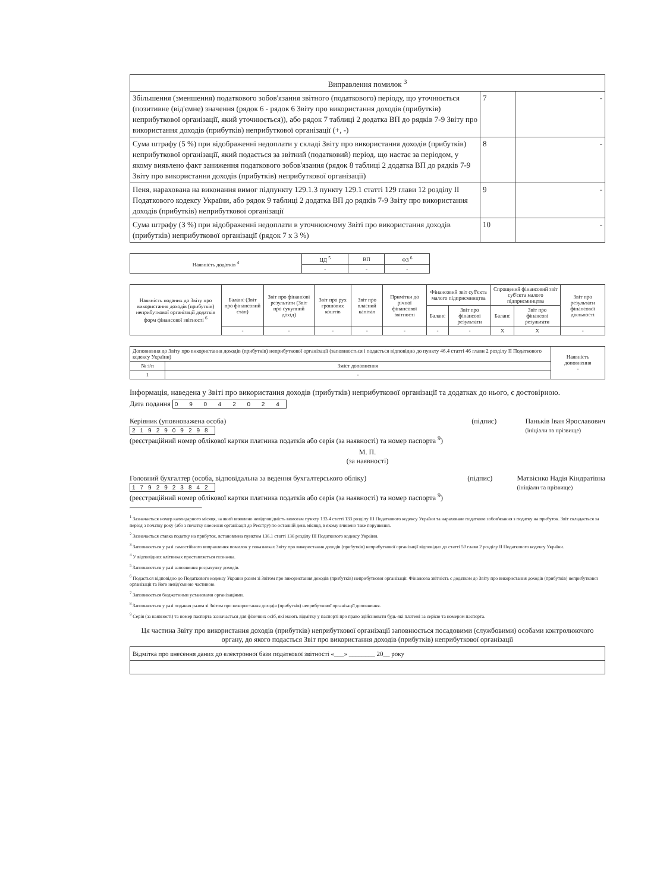| Виправлення помилок <sup>3</sup> | | |
| Збільшення (зменшення) податкового зобов'язання звітного (податкового) періоду, що уточнюється (позитивне (від'ємне) значення (рядок 6 - рядок 6 Звіту про використання доходів (прибутків) неприбуткової організації, який уточнюється)), або рядок 7 таблиці 2 додатка ВП до рядків 7-9 Звіту про використання доходів (прибутків) неприбуткової організації (+, -) | 7 | - |
| Сума штрафу (5 %) при відображенні недоплати у складі Звіту про використання доходів (прибутків) неприбуткової організації, який подається за звітний (податковий) період, що настає за періодом, у якому виявлено факт заниження податкового зобов'язання (рядок 8 таблиці 2 додатка ВП до рядків 7-9 Звіту про використання доходів (прибутків) неприбуткової організації) | 8 | - |
| Пеня, нарахована на виконання вимог підпункту 129.1.3 пункту 129.1 статті 129 глави 12 розділу II Податкового кодексу України, або рядок 9 таблиці 2 додатка ВП до рядків 7-9 Звіту про використання доходів (прибутків) неприбуткової організації | 9 | - |
| Сума штрафу (3 %) при відображенні недоплати в уточнюючому Звіті про використання доходів (прибутків) неприбуткової організації (рядок 7 х 3 %) | 10 | - |
| Наявність додатків <sup>4</sup> | ЦД <sup>5</sup> | ВП | ФЗ <sup>6</sup> |
| | - | - | - |
| Наявність поданих до Звіту про використання доходів (прибутків) неприбуткової організації додатків форм фінансової звітності <sup>6</sup> | Баланс (Звіт про фінансовий стан) | Звіт про фінансові результати (Звіт про сукупний дохід) | Звіт про рух грошових коштів | Звіт про власний капітал | Примітки до річної фінансової звітності | Фінансовий звіт суб'єкта малого підприємництва | | Спрощений фінансовий звіт суб'єкта малого підприємництва | | Звіт про результати фінансової діяльності |
| --- | --- | --- | --- | --- | --- | --- | --- | --- | --- | --- |
| | | | | | | Баланс | Звіт про фінансові результати | Баланс | Звіт про фінансові результати | |
| | - | - | - | - | - | - | - | X | X | - |
| Доповнення до Звіту про використання доходів (прибутків) неприбуткової організації (заповнюється і подається відповідно до пункту 46.4 статті 46 глави 2 розділу II Податкового кодексу України) | | Наявність доповнення - |
| № з/п | Зміст доповнення | |
| 1 | - | |
Інформація, наведена у Звіті про використання доходів (прибутків) неприбуткової організації та додатках до нього, є достовірною.
Дата подання 0 9 0 4 2 0 2 4
Керівник (уповноважена особа)
2192909298
(реєстраційний номер облікової картки платника податків або серія (за наявності) та номер паспорта <sup>9</sup>) (підпис) Паньків Іван Ярославович
(ініціали та прізвище)
М. П.
(за наявності)
Головний бухгалтер (особа, відповідальна за ведення бухгалтерського обліку)
1792923842
(реєстраційний номер облікової картки платника податків або серія (за наявності) та номер паспорта <sup>9</sup>) (підпис) Матвієнко Надія Кіндратівна
(ініціали та прізвище)
<sup>1</sup> Зазначається номер календарного місяця, за який виявлено невідповідність вимогам пункту 133.4 статті 133 розділу III Податкового кодексу України та нараховане податкове зобов'язання з податку на прибуток. Звіт складається за період з початку року (або з початку внесення організації до Реєстру) по останній день місяця, в якому вчинено таке порушення.
<sup>2</sup> Зазначається ставка податку на прибуток, встановлена пунктом 136.1 статті 136 розділу III Податкового кодексу України.
<sup>3</sup> Заповнюється у разі самостійного виправлення помилок у показниках Звіту про використання доходів (прибутків) неприбуткової організації відповідно до статті 50 глави 2 розділу II Податкового кодексу України.
<sup>4</sup> У відповідних клітинках проставляється позначка.
<sup>5</sup> Заповнюється у разі заповнення розрахунку доходів.
<sup>6</sup> Подається відповідно до Податкового кодексу України разом зі Звітом про використання доходів (прибутків) неприбуткової організації. Фінансова звітність є додатком до Звіту про використання доходів (прибутків) неприбуткової організації та його невід'ємною частиною.
<sup>7</sup> Заповнюється бюджетними установами організаціями.
<sup>8</sup> Заповнюється у разі подання разом зі Звітом про використання доходів (прибутків) неприбуткової організації доповнення.
<sup>9</sup> Серія (за наявності) та номер паспорта зазначається для фізичних осіб, які мають відмітку у паспорті про право здійснювати будь-які платежі за серією та номером паспорта.
Ця частина Звіту про використання доходів (прибутків) неприбуткової організації заповнюється посадовими (службовими) особами контролюючого органу, до якого подається Звіт про використання доходів (прибутків) неприбуткової організації
| Відмітка про внесення даних до електронної бази податкової звітності «___» ________ 20__ року |